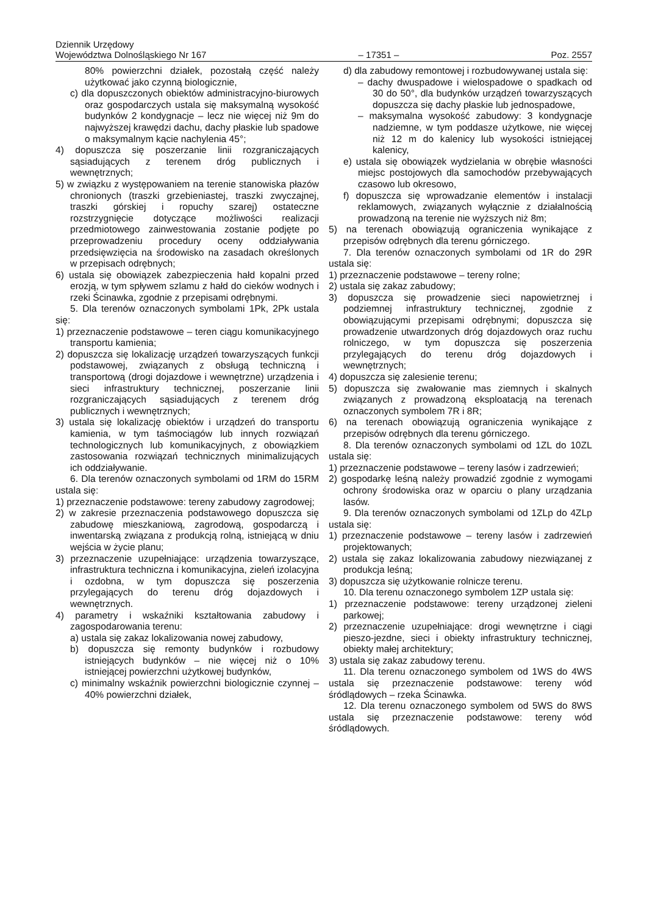Dziennik Urzędowy
Województwa Dolnośląskiego Nr 167
– 17351 –
Poz. 2557
80% powierzchni działek, pozostałą część należy użytkować jako czynną biologicznie,
c) dla dopuszczonych obiektów administracyjno-biurowych oraz gospodarczych ustala się maksymalną wysokość budynków 2 kondygnacje – lecz nie więcej niż 9m do najwyższej krawędzi dachu, dachy płaskie lub spadowe o maksymalnym kącie nachylenia 45°;
4) dopuszcza się poszerzanie linii rozgraniczających sąsiadujących z terenem dróg publicznych i wewnętrznych;
5) w związku z występowaniem na terenie stanowiska płazów chronionych (traszki grzebieniastej, traszki zwyczajnej, traszki górskiej i ropuchy szarej) ostateczne rozstrzygnięcie dotyczące możliwości realizacji przedmiotowego zainwestowania zostanie podjęte po przeprowadzeniu procedury oceny oddziaływania przedsięwzięcia na środowisko na zasadach określonych w przepisach odrębnych;
6) ustala się obowiązek zabezpieczenia hałd kopalni przed erozją, w tym spływem szlamu z hałd do cieków wodnych i rzeki Ścinawka, zgodnie z przepisami odrębnymi.
5. Dla terenów oznaczonych symbolami 1Pk, 2Pk ustala się:
1) przeznaczenie podstawowe – teren ciągu komunikacyjnego transportu kamienia;
2) dopuszcza się lokalizację urządzeń towarzyszących funkcji podstawowej, związanych z obsługą techniczną i transportową (drogi dojazdowe i wewnętrzne) urządzenia i sieci infrastruktury technicznej, poszerzanie linii rozgraniczających sąsiadujących z terenem dróg publicznych i wewnętrznych;
3) ustala się lokalizację obiektów i urządzeń do transportu kamienia, w tym taśmociągów lub innych rozwiązań technologicznych lub komunikacyjnych, z obowiązkiem zastosowania rozwiązań technicznych minimalizujących ich oddziaływanie.
6. Dla terenów oznaczonych symbolami od 1RM do 15RM ustala się:
1) przeznaczenie podstawowe: tereny zabudowy zagrodowej;
2) w zakresie przeznaczenia podstawowego dopuszcza się zabudowę mieszkaniową, zagrodową, gospodarczą i inwentarską związana z produkcją rolną, istniejącą w dniu wejścia w życie planu;
3) przeznaczenie uzupełniające: urządzenia towarzyszące, infrastruktura techniczna i komunikacyjna, zieleń izolacyjna i ozdobna, w tym dopuszcza się poszerzenia przylegających do terenu dróg dojazdowych i wewnętrznych.
4) parametry i wskaźniki kształtowania zabudowy i zagospodarowania terenu:
a) ustala się zakaz lokalizowania nowej zabudowy,
b) dopuszcza się remonty budynków i rozbudowy istniejących budynków – nie więcej niż o 10% istniejącej powierzchni użytkowej budynków,
c) minimalny wskaźnik powierzchni biologicznie czynnej – 40% powierzchni działek,
d) dla zabudowy remontowej i rozbudowywanej ustala się:
– dachy dwuspadowe i wielospadowe o spadkach od 30 do 50°, dla budynków urządzeń towarzyszących dopuszcza się dachy płaskie lub jednospadowe,
– maksymalna wysokość zabudowy: 3 kondygnacje nadziemne, w tym poddasze użytkowe, nie więcej niż 12 m do kalenicy lub wysokości istniejącej kalenicy,
e) ustala się obowiązek wydzielania w obrębie własności miejsc postojowych dla samochodów przebywających czasowo lub okresowo,
f) dopuszcza się wprowadzanie elementów i instalacji reklamowych, związanych wyłącznie z działalnością prowadzoną na terenie nie wyższych niż 8m;
5) na terenach obowiązują ograniczenia wynikające z przepisów odrębnych dla terenu górniczego.
7. Dla terenów oznaczonych symbolami od 1R do 29R ustala się:
1) przeznaczenie podstawowe – tereny rolne;
2) ustala się zakaz zabudowy;
3) dopuszcza się prowadzenie sieci napowietrznej i podziemnej infrastruktury technicznej, zgodnie z obowiązującymi przepisami odrębnymi; dopuszcza się prowadzenie utwardzonych dróg dojazdowych oraz ruchu rolniczego, w tym dopuszcza się poszerzenia przylegających do terenu dróg dojazdowych i wewnętrznych;
4) dopuszcza się zalesienie terenu;
5) dopuszcza się zwałowanie mas ziemnych i skalnych związanych z prowadzoną eksploatacją na terenach oznaczonych symbolem 7R i 8R;
6) na terenach obowiązują ograniczenia wynikające z przepisów odrębnych dla terenu górniczego.
8. Dla terenów oznaczonych symbolami od 1ZL do 10ZL ustala się:
1) przeznaczenie podstawowe – tereny lasów i zadrzewień;
2) gospodarkę leśną należy prowadzić zgodnie z wymogami ochrony środowiska oraz w oparciu o plany urządzania lasów.
9. Dla terenów oznaczonych symbolami od 1ZLp do 4ZLp ustala się:
1) przeznaczenie podstawowe – tereny lasów i zadrzewień projektowanych;
2) ustala się zakaz lokalizowania zabudowy niezwiązanej z produkcja leśną;
3) dopuszcza się użytkowanie rolnicze terenu.
10. Dla terenu oznaczonego symbolem 1ZP ustala się:
1) przeznaczenie podstawowe: tereny urządzonej zieleni parkowej;
2) przeznaczenie uzupełniające: drogi wewnętrzne i ciągi pieszo-jezdne, sieci i obiekty infrastruktury technicznej, obiekty małej architektury;
3) ustala się zakaz zabudowy terenu.
11. Dla terenu oznaczonego symbolem od 1WS do 4WS ustala się przeznaczenie podstawowe: tereny wód śródlądowych – rzeka Ścinawka.
12. Dla terenu oznaczonego symbolem od 5WS do 8WS ustala się przeznaczenie podstawowe: tereny wód śródlądowych.